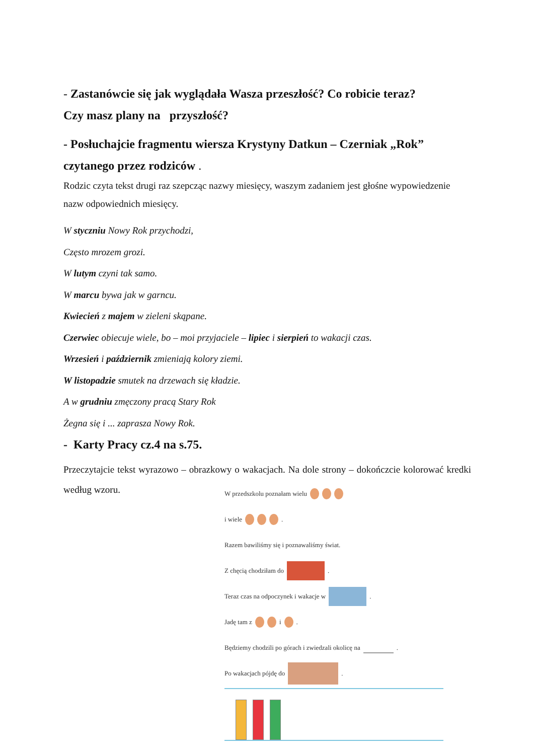- Zastanówcie się jak wyglądała Wasza przeszłość? Co robicie teraz?
Czy masz plany na przyszłość?
- Posłuchajcie fragmentu wiersza Krystyny Datkun – Czerniak „Rok”
czytanego przez rodziców .
Rodzic czyta tekst drugi raz szepcząc nazwy miesięcy, waszym zadaniem jest głośne wypowiedzenie nazw odpowiednich miesięcy.
W styczniu Nowy Rok przychodzi,
Często mrozem grozi.
W lutym czyni tak samo.
W marcu bywa jak w garncu.
Kwiecień z majem w zieleni skąpane.
Czerwiec obiecuje wiele, bo – moi przyjaciele – lipiec i sierpień to wakacji czas.
Wrzesień i październik zmieniają kolory ziemi.
W listopadzie smutek na drzewach się kładzie.
A w grudniu zmęczony pracą Stary Rok
Żegna się i ... zaprasza Nowy Rok.
- Karty Pracy cz.4 na s.75.
Przeczytajcie tekst wyrazowo – obrazkowy o wakacjach. Na dole strony – dokończcie kolorować kredki według wzoru.
W przedszkolu poznałam wielu
i wiele .
Razem bawiliśmy się i poznawaliśmy świat.
Z chęcią chodziłam do .
Teraz czas na odpoczynek i wakacje w .
Jadę tam z i .
Będziemy chodzili po górach i zwiedzali okolicę na .
Po wakacjach pójdę do .